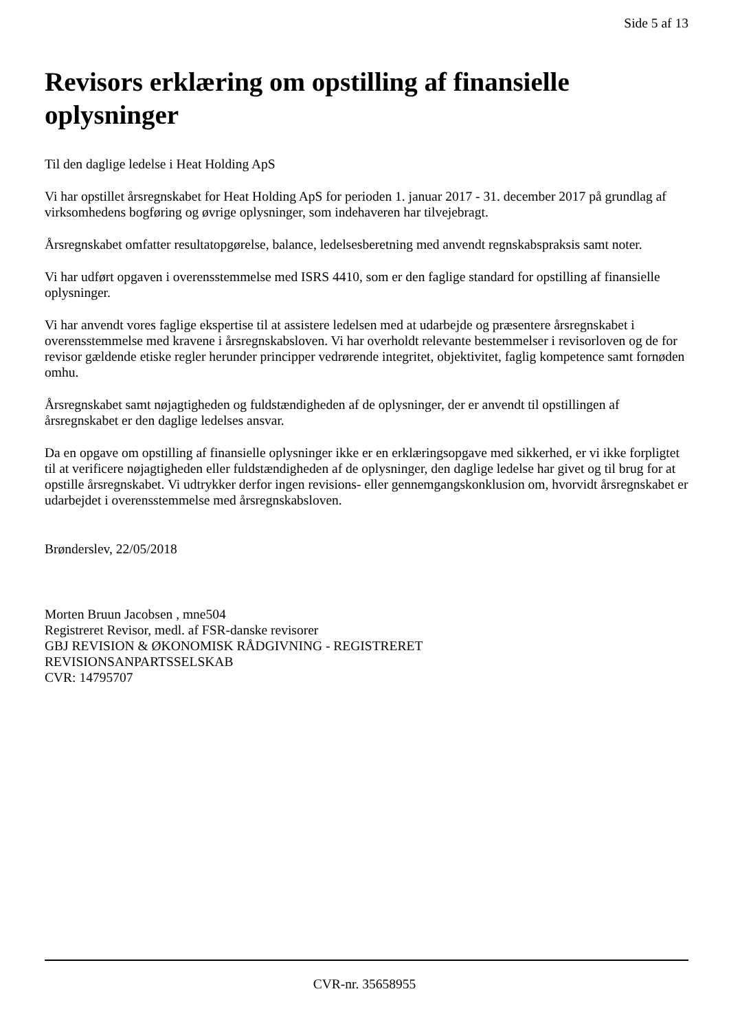Side 5 af 13
Revisors erklæring om opstilling af finansielle oplysninger
Til den daglige ledelse i Heat Holding ApS
Vi har opstillet årsregnskabet for Heat Holding ApS for perioden 1. januar 2017 - 31. december 2017 på grundlag af virksomhedens bogføring og øvrige oplysninger, som indehaveren har tilvejebragt.
Årsregnskabet omfatter resultatopgørelse, balance, ledelsesberetning med anvendt regnskabspraksis samt noter.
Vi har udført opgaven i overensstemmelse med ISRS 4410, som er den faglige standard for opstilling af finansielle oplysninger.
Vi har anvendt vores faglige ekspertise til at assistere ledelsen med at udarbejde og præsentere årsregnskabet i overensstemmelse med kravene i årsregnskabsloven. Vi har overholdt relevante bestemmelser i revisorloven og de for revisor gældende etiske regler herunder principper vedrørende integritet, objektivitet, faglig kompetence samt fornøden omhu.
Årsregnskabet samt nøjagtigheden og fuldstændigheden af de oplysninger, der er anvendt til opstillingen af årsregnskabet er den daglige ledelses ansvar.
Da en opgave om opstilling af finansielle oplysninger ikke er en erklæringsopgave med sikkerhed, er vi ikke forpligtet til at verificere nøjagtigheden eller fuldstændigheden af de oplysninger, den daglige ledelse har givet og til brug for at opstille årsregnskabet. Vi udtrykker derfor ingen revisions- eller gennemgangskonklusion om, hvorvidt årsregnskabet er udarbejdet i overensstemmelse med årsregnskabsloven.
Brønderslev, 22/05/2018
Morten Bruun Jacobsen , mne504
Registreret Revisor, medl. af FSR-danske revisorer
GBJ REVISION & ØKONOMISK RÅDGIVNING - REGISTRERET
REVISIONSANPARTSSELSKAB
CVR: 14795707
CVR-nr. 35658955